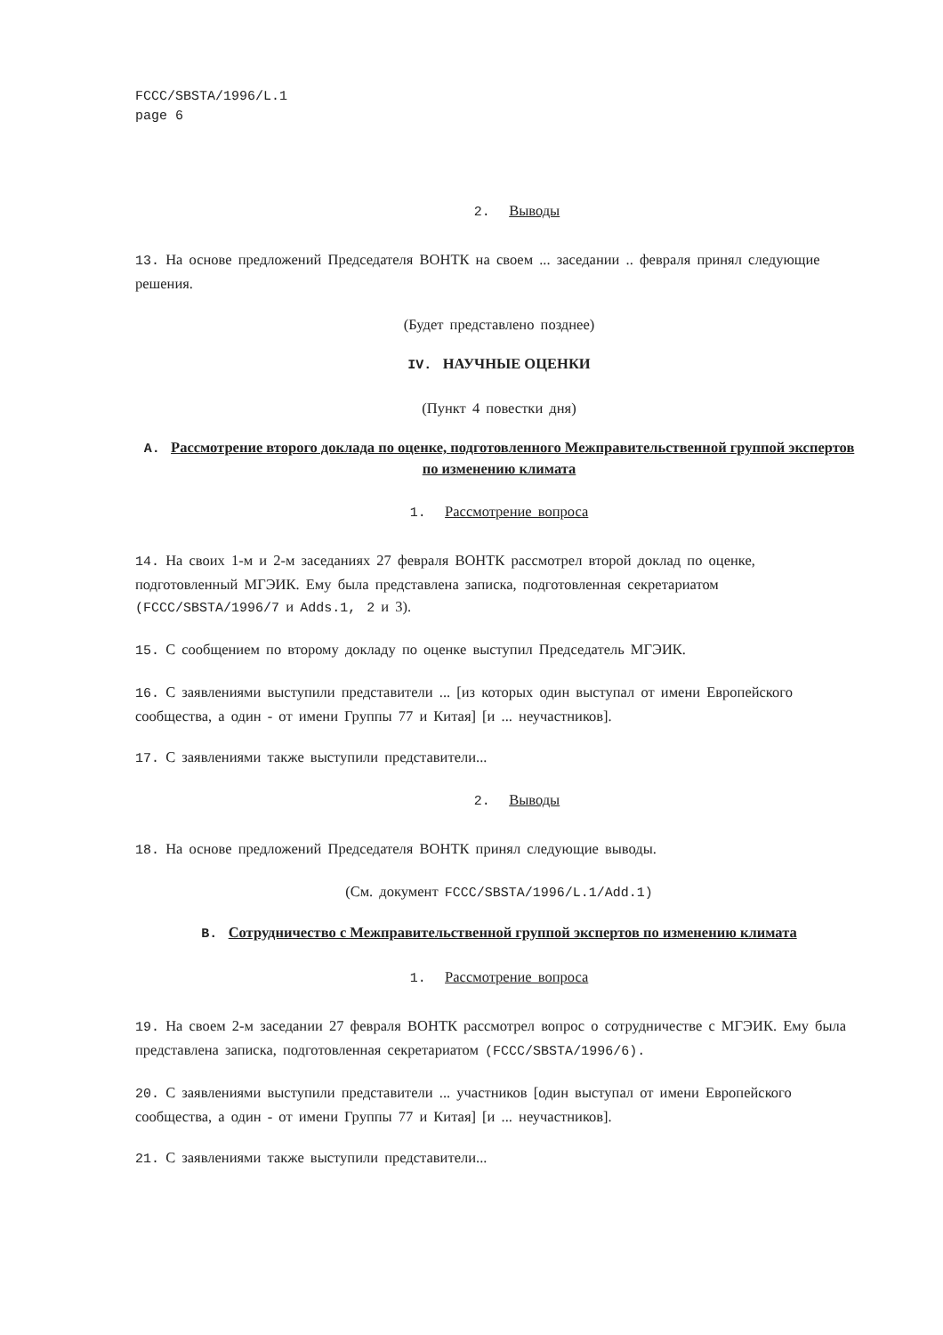FCCC/SBSTA/1996/L.1
page 6
2. Выводы
13. На основе предложений Председателя ВОНТК на своем ... заседании .. февраля принял следующие решения.
(Будет представлено позднее)
IV. НАУЧНЫЕ ОЦЕНКИ
(Пункт 4 повестки дня)
A. Рассмотрение второго доклада по оценке, подготовленного Межправительственной группой экспертов по изменению климата
1. Рассмотрение вопроса
14. На своих 1-м и 2-м заседаниях 27 февраля ВОНТК рассмотрел второй доклад по оценке, подготовленный МГЭИК. Ему была представлена записка, подготовленная секретариатом (FCCC/SBSTA/1996/7 и Adds.1, 2 и 3).
15. С сообщением по второму докладу по оценке выступил Председатель МГЭИК.
16. С заявлениями выступили представители ... [из которых один выступал от имени Европейского сообщества, а один - от имени Группы 77 и Китая] [и ... неучастников].
17. С заявлениями также выступили представители...
2. Выводы
18. На основе предложений Председателя ВОНТК принял следующие выводы.
(См. документ FCCC/SBSTA/1996/L.1/Add.1)
B. Сотрудничество с Межправительственной группой экспертов по изменению климата
1. Рассмотрение вопроса
19. На своем 2-м заседании 27 февраля ВОНТК рассмотрел вопрос о сотрудничестве с МГЭИК. Ему была представлена записка, подготовленная секретариатом (FCCC/SBSTA/1996/6).
20. С заявлениями выступили представители ... участников [один выступал от имени Европейского сообщества, а один - от имени Группы 77 и Китая] [и ... неучастников].
21. С заявлениями также выступили представители...